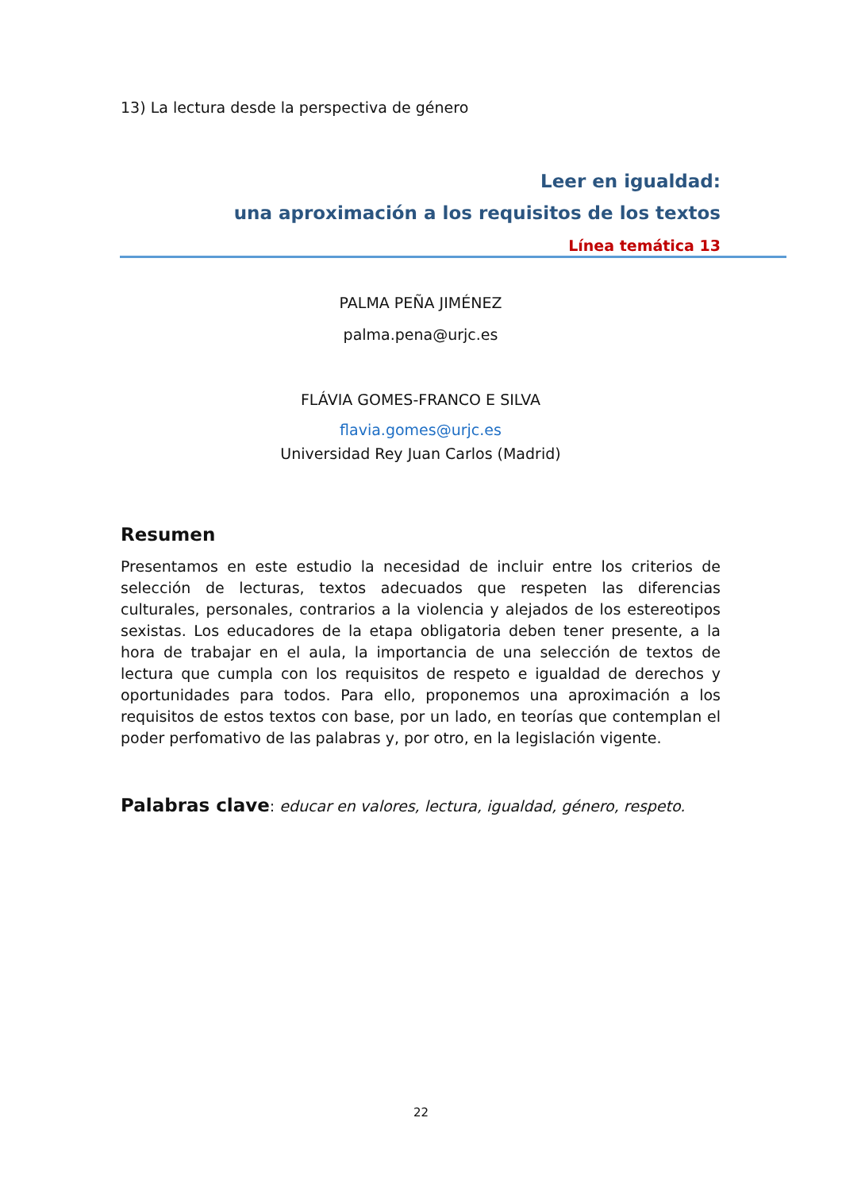13) La lectura desde la perspectiva de género
Leer en igualdad:
una aproximación a los requisitos de los textos
Línea temática 13
PALMA PEÑA JIMÉNEZ
palma.pena@urjc.es
FLÁVIA GOMES-FRANCO E SILVA
flavia.gomes@urjc.es
Universidad Rey Juan Carlos (Madrid)
Resumen
Presentamos en este estudio la necesidad de incluir entre los criterios de selección de lecturas, textos adecuados que respeten las diferencias culturales, personales, contrarios a la violencia y alejados de los estereotipos sexistas. Los educadores de la etapa obligatoria deben tener presente, a la hora de trabajar en el aula, la importancia de una selección de textos de lectura que cumpla con los requisitos de respeto e igualdad de derechos y oportunidades para todos. Para ello, proponemos una aproximación a los requisitos de estos textos con base, por un lado, en teorías que contemplan el poder perfomativo de las palabras y, por otro, en la legislación vigente.
Palabras clave: educar en valores, lectura, igualdad, género, respeto.
22